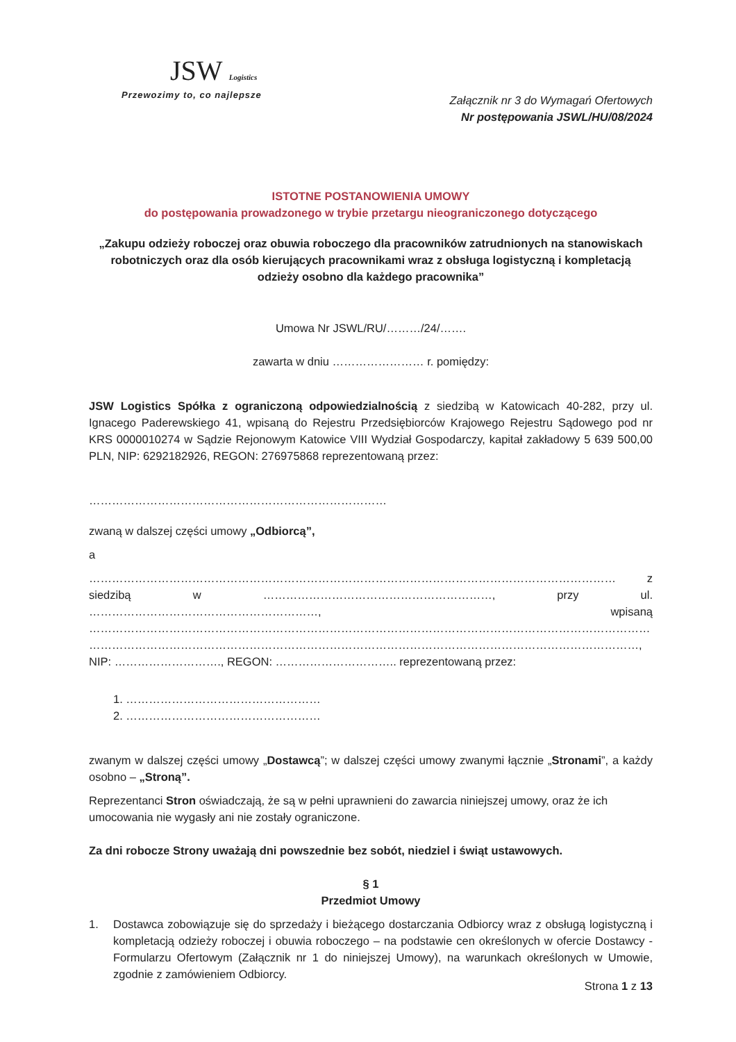JSW Logistics
Przewozimy to, co najlepsze
Załącznik nr 3 do Wymagań Ofertowych
Nr postępowania JSWL/HU/08/2024
ISTOTNE POSTANOWIENIA UMOWY
do postępowania prowadzonego w trybie przetargu nieograniczonego dotyczącego
„Zakupu odzieży roboczej oraz obuwia roboczego dla pracowników zatrudnionych na stanowiskach robotniczych oraz dla osób kierujących pracownikami wraz z obsługa logistyczną i kompletacją odzieży osobno dla każdego pracownika”
Umowa Nr JSWL/RU/………/24/…….
zawarta w dniu …………………… r. pomiędzy:
JSW Logistics Spółka z ograniczoną odpowiedzialnością z siedzibą w Katowicach 40-282, przy ul. Ignacego Paderewskiego 41, wpisaną do Rejestru Przedsiębiorców Krajowego Rejestru Sądowego pod nr KRS 0000010274 w Sądzie Rejonowym Katowice VIII Wydział Gospodarczy, kapitał zakładowy 5 639 500,00 PLN, NIP: 6292182926, REGON: 276975868 reprezentowaną przez:
……………………………………………………………………
zwaną w dalszej części umowy „Odbiorcą”,
a
………………………………………………………………………………………………………………………… z siedzibą w ……………………………………………………, przy ul. ……………………………………………………, wpisaną ………………………………………………………………………………………………………………………………… ………………………………………………………………………………………………………………………………, NIP: ………………………., REGON: ………………………….. reprezentowaną przez:
1. ……………………………………………
2. ……………………………………………
zwanym w dalszej części umowy „Dostawcą”; w dalszej części umowy zwanymi łącznie „Stronami”, a każdy osobno – „Stroną”.
Reprezentanci Stron oświadczają, że są w pełni uprawnieni do zawarcia niniejszej umowy, oraz że ich umocowania nie wygasły ani nie zostały ograniczone.
Za dni robocze Strony uważają dni powszednie bez sobót, niedziel i świąt ustawowych.
§ 1
Przedmiot Umowy
1. Dostawca zobowiązuje się do sprzedaży i bieżącego dostarczania Odbiorcy wraz z obsługą logistyczną i kompletacją odzieży roboczej i obuwia roboczego – na podstawie cen określonych w ofercie Dostawcy - Formularzu Ofertowym (Załącznik nr 1 do niniejszej Umowy), na warunkach określonych w Umowie, zgodnie z zamówieniem Odbiorcy.
Strona 1 z 13